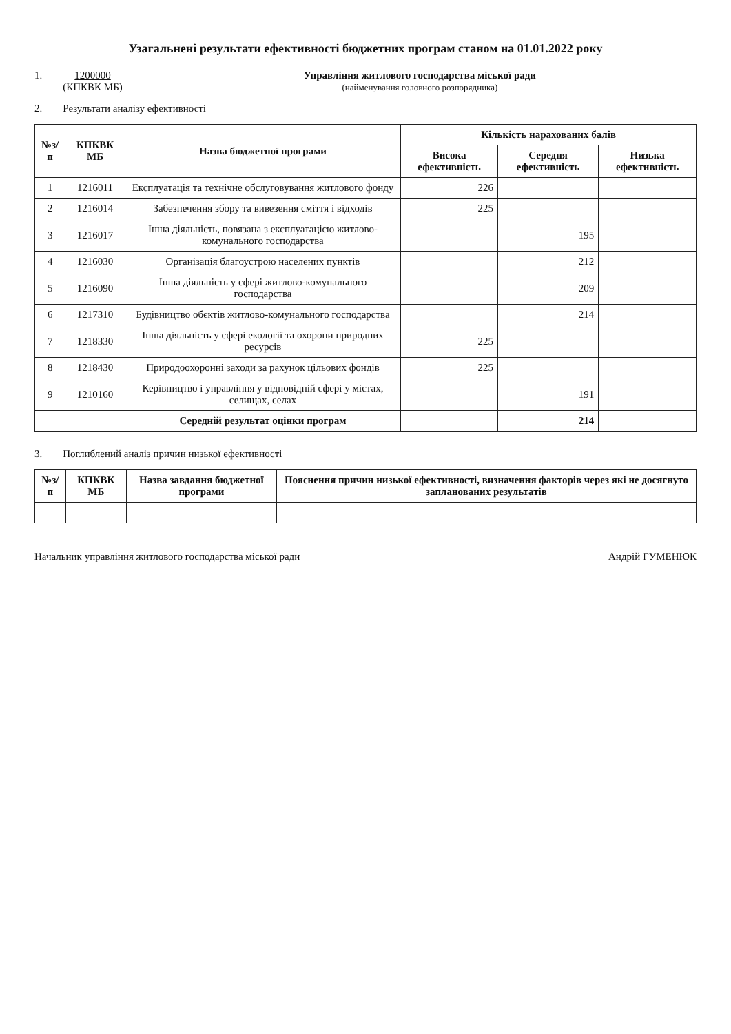Узагальнені результати ефективності бюджетних програм станом на 01.01.2022 року
1. 1200000
(КПКВК МБ)
Управління житлового господарства міської ради
(найменування головного розпорядника)
2. Результати аналізу ефективності
| №з/п | КПКВК МБ | Назва бюджетної програми | Кількість нарахованих балів | | |
| --- | --- | --- | --- | --- | --- |
| | | | Висока ефективність | Середня ефективність | Низька ефективність |
| 1 | 1216011 | Експлуатація та технічне обслуговування житлового фонду | 226 | | |
| 2 | 1216014 | Забезпечення збору та вивезення сміття і відходів | 225 | | |
| 3 | 1216017 | Інша діяльність, повязана з експлуатацією житлово-комунального господарства | | 195 | |
| 4 | 1216030 | Організація благоустрою населених пунктів | | 212 | |
| 5 | 1216090 | Інша діяльність у сфері житлово-комунального господарства | | 209 | |
| 6 | 1217310 | Будівництво обєктів житлово-комунального господарства | | 214 | |
| 7 | 1218330 | Інша діяльність у сфері екології та охорони природних ресурсів | 225 | | |
| 8 | 1218430 | Природоохоронні заходи за рахунок цільових фондів | 225 | | |
| 9 | 1210160 | Керівництво і управління у відповідній сфері у містах, селищах, селах | | 191 | |
| | | Середній результат оцінки програм | | 214 | |
3. Поглиблений аналіз причин низької ефективності
| №з/п | КПКВК МБ | Назва завдання бюджетної програми | Пояснення причин низької ефективності, визначення факторів через які не досягнуто запланованих результатів |
| --- | --- | --- | --- |
Начальник управління житлового господарства міської ради Андрій ГУМЕНЮК